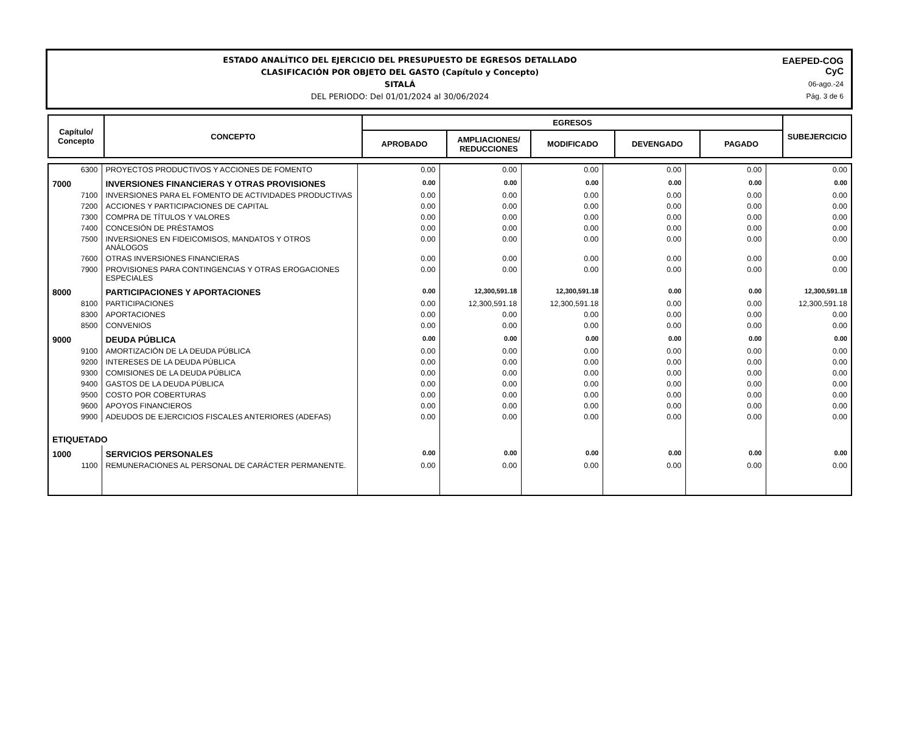ESTADO ANALÍTICO DEL EJERCICIO DEL PRESUPUESTO DE EGRESOS DETALLADO
CLASIFICACIÓN POR OBJETO DEL GASTO (Capítulo y Concepto)
SITALÁ
DEL PERIODO: Del 01/01/2024 al 30/06/2024
EAEPED-COG
CyC
06-ago.-24
Pág. 3 de 6
| Capítulo/ Concepto | CONCEPTO | EGRESOS | | | | | SUBEJERCICIO |
| --- | --- | --- | --- | --- | --- | --- | --- |
| | | APROBADO | AMPLIACIONES/ REDUCCIONES | MODIFICADO | DEVENGADO | PAGADO | |
| 6300 | PROYECTOS PRODUCTIVOS Y ACCIONES DE FOMENTO | 0.00 | 0.00 | 0.00 | 0.00 | 0.00 | 0.00 |
| 7000 | INVERSIONES FINANCIERAS Y OTRAS PROVISIONES | 0.00 | 0.00 | 0.00 | 0.00 | 0.00 | 0.00 |
| 7100 | INVERSIONES PARA EL FOMENTO DE ACTIVIDADES PRODUCTIVAS | 0.00 | 0.00 | 0.00 | 0.00 | 0.00 | 0.00 |
| 7200 | ACCIONES Y PARTICIPACIONES DE CAPITAL | 0.00 | 0.00 | 0.00 | 0.00 | 0.00 | 0.00 |
| 7300 | COMPRA DE TÍTULOS Y VALORES | 0.00 | 0.00 | 0.00 | 0.00 | 0.00 | 0.00 |
| 7400 | CONCESIÓN DE PRÉSTAMOS | 0.00 | 0.00 | 0.00 | 0.00 | 0.00 | 0.00 |
| 7500 | INVERSIONES EN FIDEICOMISOS, MANDATOS Y OTROS ANÁLOGOS | 0.00 | 0.00 | 0.00 | 0.00 | 0.00 | 0.00 |
| 7600 | OTRAS INVERSIONES FINANCIERAS | 0.00 | 0.00 | 0.00 | 0.00 | 0.00 | 0.00 |
| 7900 | PROVISIONES PARA CONTINGENCIAS Y OTRAS EROGACIONES ESPECIALES | 0.00 | 0.00 | 0.00 | 0.00 | 0.00 | 0.00 |
| 8000 | PARTICIPACIONES Y APORTACIONES | 0.00 | 12,300,591.18 | 12,300,591.18 | 0.00 | 0.00 | 12,300,591.18 |
| 8100 | PARTICIPACIONES | 0.00 | 12,300,591.18 | 12,300,591.18 | 0.00 | 0.00 | 12,300,591.18 |
| 8300 | APORTACIONES | 0.00 | 0.00 | 0.00 | 0.00 | 0.00 | 0.00 |
| 8500 | CONVENIOS | 0.00 | 0.00 | 0.00 | 0.00 | 0.00 | 0.00 |
| 9000 | DEUDA PÚBLICA | 0.00 | 0.00 | 0.00 | 0.00 | 0.00 | 0.00 |
| 9100 | AMORTIZACIÓN DE LA DEUDA PÚBLICA | 0.00 | 0.00 | 0.00 | 0.00 | 0.00 | 0.00 |
| 9200 | INTERESES DE LA DEUDA PÚBLICA | 0.00 | 0.00 | 0.00 | 0.00 | 0.00 | 0.00 |
| 9300 | COMISIONES DE LA DEUDA PÚBLICA | 0.00 | 0.00 | 0.00 | 0.00 | 0.00 | 0.00 |
| 9400 | GASTOS DE LA DEUDA PÚBLICA | 0.00 | 0.00 | 0.00 | 0.00 | 0.00 | 0.00 |
| 9500 | COSTO POR COBERTURAS | 0.00 | 0.00 | 0.00 | 0.00 | 0.00 | 0.00 |
| 9600 | APOYOS FINANCIEROS | 0.00 | 0.00 | 0.00 | 0.00 | 0.00 | 0.00 |
| 9900 | ADEUDOS DE EJERCICIOS FISCALES ANTERIORES (ADEFAS) | 0.00 | 0.00 | 0.00 | 0.00 | 0.00 | 0.00 |
| ETIQUETADO | | | | | | | |
| 1000 | SERVICIOS PERSONALES | 0.00 | 0.00 | 0.00 | 0.00 | 0.00 | 0.00 |
| 1100 | REMUNERACIONES AL PERSONAL DE CARÁCTER PERMANENTE. | 0.00 | 0.00 | 0.00 | 0.00 | 0.00 | 0.00 |